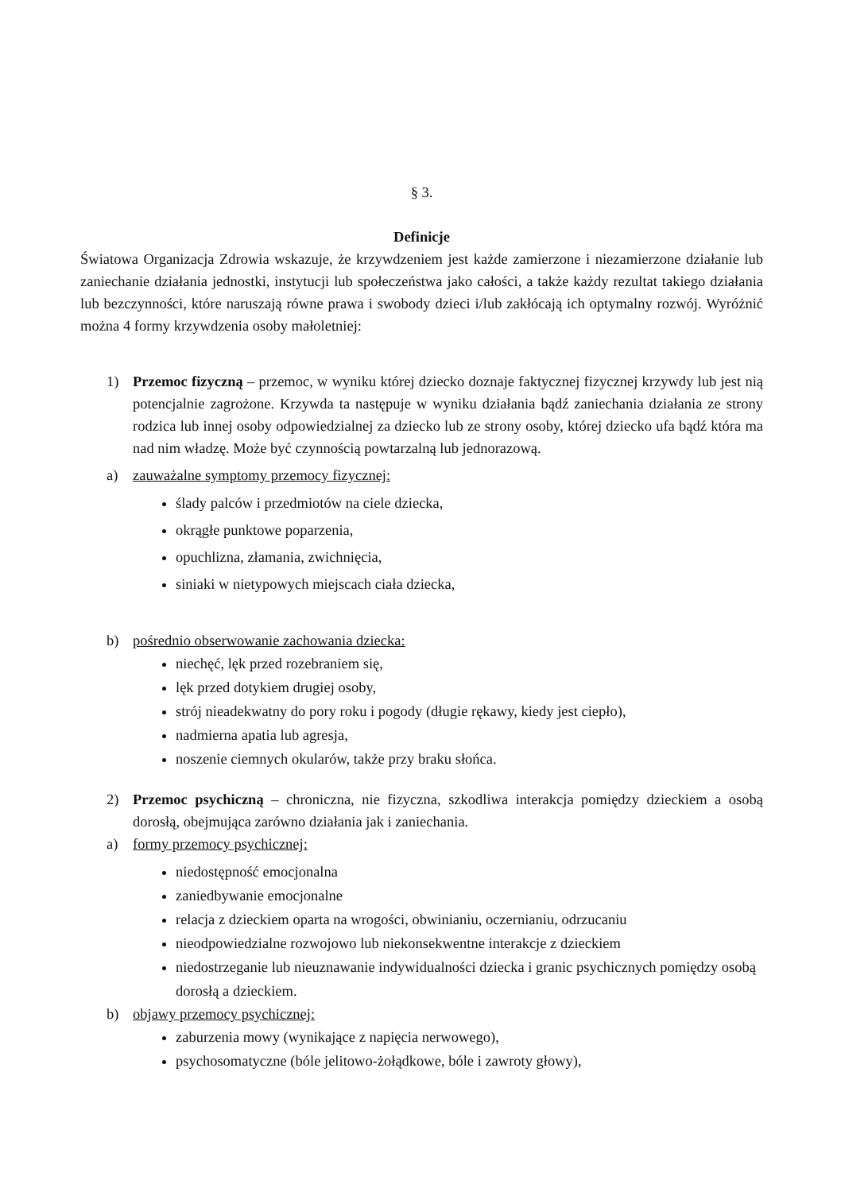§ 3.
Definicje
Światowa Organizacja Zdrowia wskazuje, że krzywdzeniem jest każde zamierzone i niezamierzone działanie lub zaniechanie działania jednostki, instytucji lub społeczeństwa jako całości, a także każdy rezultat takiego działania lub bezczynności, które naruszają równe prawa i swobody dzieci i/lub zakłócają ich optymalny rozwój. Wyróżnić można 4 formy krzywdzenia osoby małoletniej:
1) Przemoc fizyczną – przemoc, w wyniku której dziecko doznaje faktycznej fizycznej krzywdy lub jest nią potencjalnie zagrożone. Krzywda ta następuje w wyniku działania bądź zaniechania działania ze strony rodzica lub innej osoby odpowiedzialnej za dziecko lub ze strony osoby, której dziecko ufa bądź która ma nad nim władzę. Może być czynnością powtarzalną lub jednorazową.
a) zauważalne symptomy przemocy fizycznej:
ślady palców i przedmiotów na ciele dziecka,
okrągłe punktowe poparzenia,
opuchlizna, złamania, zwichnięcia,
siniaki w nietypowych miejscach ciała dziecka,
b) pośrednio obserwowanie zachowania dziecka:
niechęć, lęk przed rozebraniem się,
lęk przed dotykiem drugiej osoby,
strój nieadekwatny do pory roku i pogody (długie rękawy, kiedy jest ciepło),
nadmierna apatia lub agresja,
noszenie ciemnych okularów, także przy braku słońca.
2) Przemoc psychiczną – chroniczna, nie fizyczna, szkodliwa interakcja pomiędzy dzieckiem a osobą dorosłą, obejmująca zarówno działania jak i zaniechania.
a) formy przemocy psychicznej:
niedostępność emocjonalna
zaniedbywanie emocjonalne
relacja z dzieckiem oparta na wrogości, obwinianiu, oczernianiu, odrzucaniu
nieodpowiedzialne rozwojowo lub niekonsekwentne interakcje z dzieckiem
niedostrzeganie lub nieuznawanie indywidualności dziecka i granic psychicznych pomiędzy osobą dorosłą a dzieckiem.
b) objawy przemocy psychicznej:
zaburzenia mowy (wynikające z napięcia nerwowego),
psychosomatyczne (bóle jelitowo-żołądkowe, bóle i zawroty głowy),